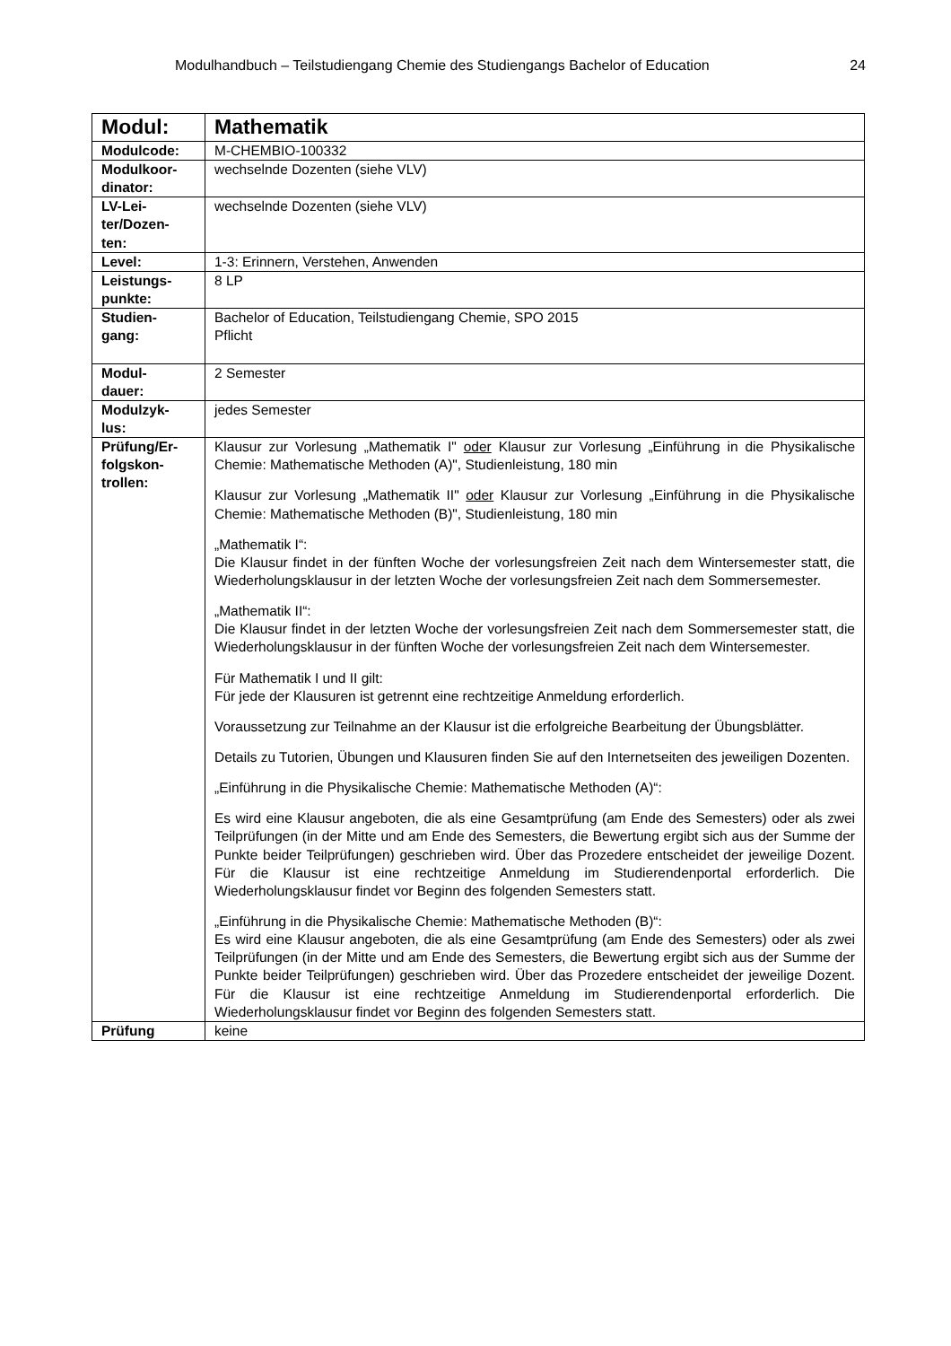Modulhandbuch – Teilstudiengang Chemie des Studiengangs Bachelor of Education 24
| Modul: | Mathematik |
| Modulcode: | M-CHEMBIO-100332 |
| Modulkoor- dinator: | wechselnde Dozenten (siehe VLV) |
| LV-Lei- ter/Dozen- ten: | wechselnde Dozenten (siehe VLV) |
| Level: | 1-3: Erinnern, Verstehen, Anwenden |
| Leistungs- punkte: | 8 LP |
| Studien- gang: | Bachelor of Education, Teilstudiengang Chemie, SPO 2015 Pflicht |
| Modul- dauer: | 2 Semester |
| Modulzyk- lus: | jedes Semester |
| Prüfung/Er- folgskon- trollen: | Klausur zur Vorlesung „Mathematik I" oder Klausur zur Vorlesung „Einführung in die Physikalische Chemie: Mathematische Methoden (A)", Studienleistung, 180 min Klausur zur Vorlesung „Mathematik II" oder Klausur zur Vorlesung „Einführung in die Physikalische Chemie: Mathematische Methoden (B)", Studienleistung, 180 min „Mathematik I“: Die Klausur findet in der fünften Woche der vorlesungsfreien Zeit nach dem Wintersemester statt, die Wiederholungsklausur in der letzten Woche der vorlesungsfreien Zeit nach dem Sommersemester. „Mathematik II“: Die Klausur findet in der letzten Woche der vorlesungsfreien Zeit nach dem Sommersemester statt, die Wiederholungsklausur in der fünften Woche der vorlesungsfreien Zeit nach dem Wintersemester. Für Mathematik I und II gilt: Für jede der Klausuren ist getrennt eine rechtzeitige Anmeldung erforderlich. Voraussetzung zur Teilnahme an der Klausur ist die erfolgreiche Bearbeitung der Übungsblätter. Details zu Tutorien, Übungen und Klausuren finden Sie auf den Internetseiten des jeweiligen Dozenten. „Einführung in die Physikalische Chemie: Mathematische Methoden (A)“: Es wird eine Klausur angeboten, die als eine Gesamtprüfung (am Ende des Semesters) oder als zwei Teilprüfungen (in der Mitte und am Ende des Semesters, die Bewertung ergibt sich aus der Summe der Punkte beider Teilprüfungen) geschrieben wird. Über das Prozedere entscheidet der jeweilige Dozent. Für die Klausur ist eine rechtzeitige Anmeldung im Studierendenportal erforderlich. Die Wiederholungsklausur findet vor Beginn des folgenden Semesters statt. „Einführung in die Physikalische Chemie: Mathematische Methoden (B)“: Es wird eine Klausur angeboten, die als eine Gesamtprüfung (am Ende des Semesters) oder als zwei Teilprüfungen (in der Mitte und am Ende des Semesters, die Bewertung ergibt sich aus der Summe der Punkte beider Teilprüfungen) geschrieben wird. Über das Prozedere entscheidet der jeweilige Dozent. Für die Klausur ist eine rechtzeitige Anmeldung im Studierendenportal erforderlich. Die Wiederholungsklausur findet vor Beginn des folgenden Semesters statt. |
| Prüfung | keine |